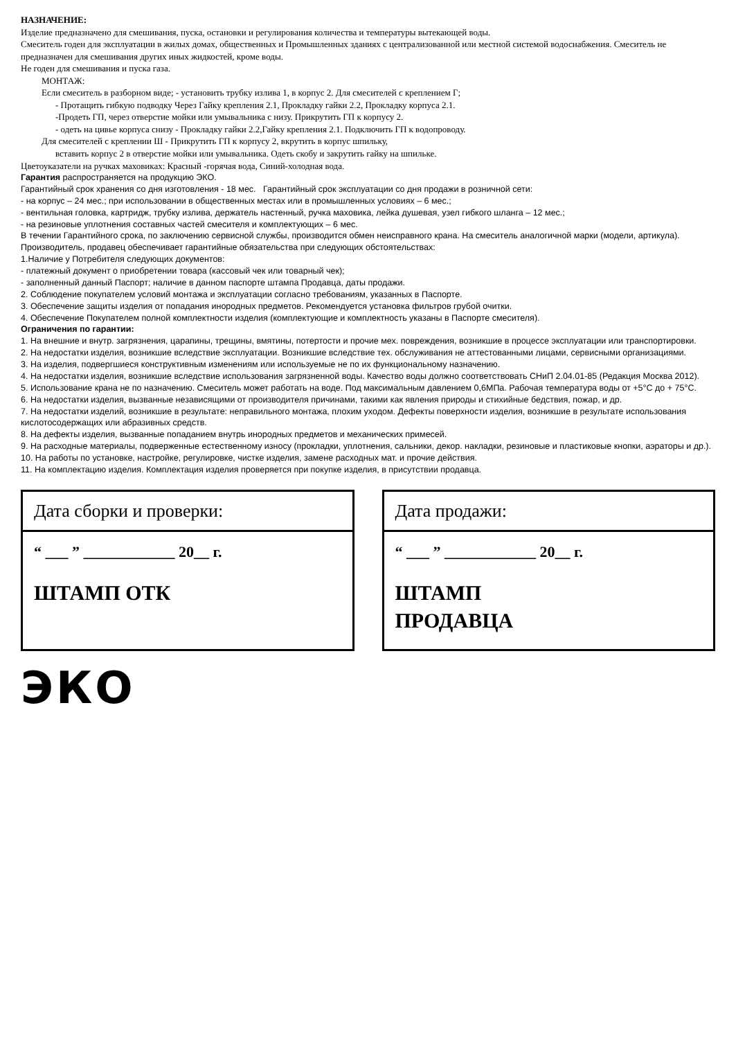НАЗНАЧЕНИЕ:
Изделие предназначено для смешивания, пуска, остановки и регулирования количества и температуры вытекающей воды.
Смеситель годен для эксплуатации в жилых домах, общественных и Промышленных зданиях с централизованной или местной системой водоснабжения. Смеситель не предназначен для смешивания других иных жидкостей, кроме воды.
Не годен для смешивания и пуска газа.
МОНТАЖ:
Если смеситель в разборном виде; - установить трубку излива 1, в корпус 2. Для смесителей с креплением Г;
- Протащить гибкую подводку Через Гайку крепления 2.1, Прокладку гайки 2.2, Прокладку корпуса 2.1.
-Продеть ГП, через отверстие мойки или умывальника с низу. Прикрутить ГП к корпусу 2.
- одеть на цивье корпуса снизу - Прокладку гайки 2.2,Гайку крепления 2.1. Подключить ГП к водопроводу.
Для смесителей с креплении Ш - Прикрутить ГП к корпусу 2, вкрутить в корпус шпильку,
вставить корпус 2 в отверстие мойки или умывальника. Одеть скобу и закрутить гайку на шпильке.
Цветоуказатели на ручках маховиках: Красный -горячая вода, Синий-холодная вода.
Гарантия распространяется на продукцию ЭКО.
Гарантийный срок хранения со дня изготовления - 18 мес. Гарантийный срок эксплуатации со дня продажи в розничной сети:
- на корпус – 24 мес.; при использовании в общественных местах или в промышленных условиях – 6 мес.;
- вентильная головка, картридж, трубку излива, держатель настенный, ручка маховика, лейка душевая, узел гибкого шланга – 12 мес.;
- на резиновые уплотнения составных частей смесителя и комплектующих – 6 мес.
В течении Гарантийного срока, по заключению сервисной службы, производится обмен неисправного крана. На смеситель аналогичной марки (модели, артикула).
Производитель, продавец обеспечивает гарантийные обязательства при следующих обстоятельствах:
1.Наличие у Потребителя следующих документов:
- платежный документ о приобретении товара (кассовый чек или товарный чек);
- заполненный данный Паспорт; наличие в данном паспорте штампа Продавца, даты продажи.
2. Соблюдение покупателем условий монтажа и эксплуатации согласно требованиям, указанных в Паспорте.
3. Обеспечение защиты изделия от попадания инородных предметов. Рекомендуется установка фильтров грубой очитки.
4. Обеспечение Покупателем полной комплектности изделия (комплектующие и комплектность указаны в Паспорте смесителя).
Ограничения по гарантии:
1. На внешние и внутр. загрязнения, царапины, трещины, вмятины, потертости и прочие мех. повреждения, возникшие в процессе эксплуатации или транспортировки.
2. На недостатки изделия, возникшие вследствие эксплуатации. Возникшие вследствие тех. обслуживания не аттестованными лицами, сервисными организациями.
3. На изделия, подвергшиеся конструктивным изменениям или используемые не по их функциональному назначению.
4. На недостатки изделия, возникшие вследствие использования загрязненной воды. Качество воды должно соответствовать СНиП 2.04.01-85 (Редакция Москва 2012).
5. Использование крана не по назначению. Смеситель может работать на воде. Под максимальным давлением 0,6МПа. Рабочая температура воды от +5°С до + 75°С.
6. На недостатки изделия, вызванные независящими от производителя причинами, такими как явления природы и стихийные бедствия, пожар, и др.
7. На недостатки изделий, возникшие в результате: неправильного монтажа, плохим уходом. Дефекты поверхности изделия, возникшие в результате использования кислотосодержащих или абразивных средств.
8. На дефекты изделия, вызванные попаданием внутрь инородных предметов и механических примесей.
9. На расходные материалы, подверженные естественному износу (прокладки, уплотнения, сальники, декор. накладки, резиновые и пластиковые кнопки, аэраторы и др.).
10. На работы по установке, настройке, регулировке, чистке изделия, замене расходных мат. и прочие действия.
11. На комплектацию изделия. Комплектация изделия проверяется при покупке изделия, в присутствии продавца.
Дата сборки и проверки:
“ ___ ” ____________ 20__ г.
ШТАМП ОТК
Дата продажи:
“ ___ ” ____________ 20__ г.
ШТАМП
ПРОДАВЦА
ЭКО